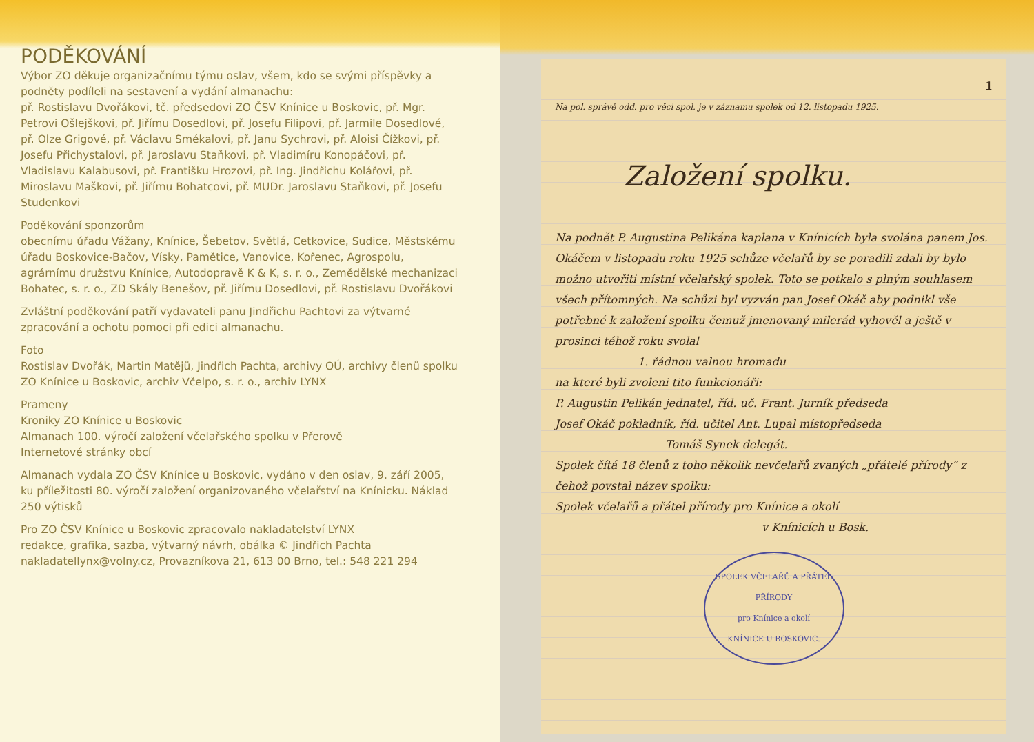PODĚKOVÁNÍ
Výbor ZO děkuje organizačnímu týmu oslav, všem, kdo se svými příspěvky a podněty podíleli na sestavení a vydání almanachu:
př. Rostislavu Dvořákovi, tč. předsedovi ZO ČSV Knínice u Boskovic, př. Mgr. Petrovi Ošlejškovi, př. Jiřímu Dosedlovi, př. Josefu Filipovi, př. Jarmile Dosedlové, př. Olze Grigové, př. Václavu Smékalovi, př. Janu Sychrovi, př. Aloisi Čížkovi, př. Josefu Přichystalovi, př. Jaroslavu Staňkovi, př. Vladimíru Konopáčovi, př. Vladislavu Kalabusovi, př. Františku Hrozovi, př. Ing. Jindřichu Kolářovi, př. Miroslavu Maškovi, př. Jiřímu Bohatcovi, př. MUDr. Jaroslavu Staňkovi, př. Josefu Studenkovi
Poděkování sponzorům
obecnímu úřadu Vážany, Knínice, Šebetov, Světlá, Cetkovice, Sudice, Městskému úřadu Boskovice-Bačov, Vísky, Pamětice, Vanovice, Kořenec, Agrospolu, agrárnímu družstvu Knínice, Autodopravě K & K, s. r. o., Zemědělské mechanizaci Bohatec, s. r. o., ZD Skály Benešov, př. Jiřímu Dosedlovi, př. Rostislavu Dvořákovi
Zvláštní poděkování patří vydavateli panu Jindřichu Pachtovi za výtvarné zpracování a ochotu pomoci při edici almanachu.
Foto
Rostislav Dvořák, Martin Matějů, Jindřich Pachta, archivy OÚ, archivy členů spolku ZO Knínice u Boskovic, archiv Včelpo, s. r. o., archiv LYNX
Prameny
Kroniky ZO Knínice u Boskovic
Almanach 100. výročí založení včelařského spolku v Přerově
Internetové stránky obcí
Almanach vydala ZO ČSV Knínice u Boskovic, vydáno v den oslav, 9. září 2005, ku příležitosti 80. výročí založení organizovaného včelařství na Knínicku. Náklad 250 výtisků
Pro ZO ČSV Knínice u Boskovic zpracovalo nakladatelství LYNX
redakce, grafika, sazba, výtvarný návrh, obálka © Jindřich Pachta
nakladatellynx@volny.cz, Provazníkova 21, 613 00 Brno, tel.: 548 221 294
1
Na pol. správě odd. pro věci spol. je v záznamu spolek od 12. listopadu 1925.
Založení spolku.
Na podnět P. Augustina Pelikána kaplana v Knínicích byla svolána panem Jos. Okáčem v listopadu roku 1925 schůze včelařů by se poradili zdali by bylo možno utvořiti místní včelařský spolek. Toto se potkalo s plným souhlasem všech přítomných. Na schůzi byl vyzván pan Josef Okáč aby podnikl vše potřebné k založení spolku čemuž jmenovaný milerád vyhověl a ještě v prosinci téhož roku svolal
1. řádnou valnou hromadu
na které byli zvoleni tito funkcionáři:
P. Augustin Pelikán jednatel, říd. uč. Frant. Jurník předseda
Josef Okáč pokladník, říd. učitel Ant. Lupal místopředseda
Tomáš Synek delegát.
Spolek čítá 18 členů z toho několik nevčelařů zvaných „přátelé přírody“ z čehož povstal název spolku:
Spolek včelařů a přátel přírody pro Knínice a okolí
v Knínicích u Bosk.
SPOLEK VČELAŘŮ A PŘÁTEL PŘÍRODY
pro Knínice a okolí
KNÍNICE U BOSKOVIC.